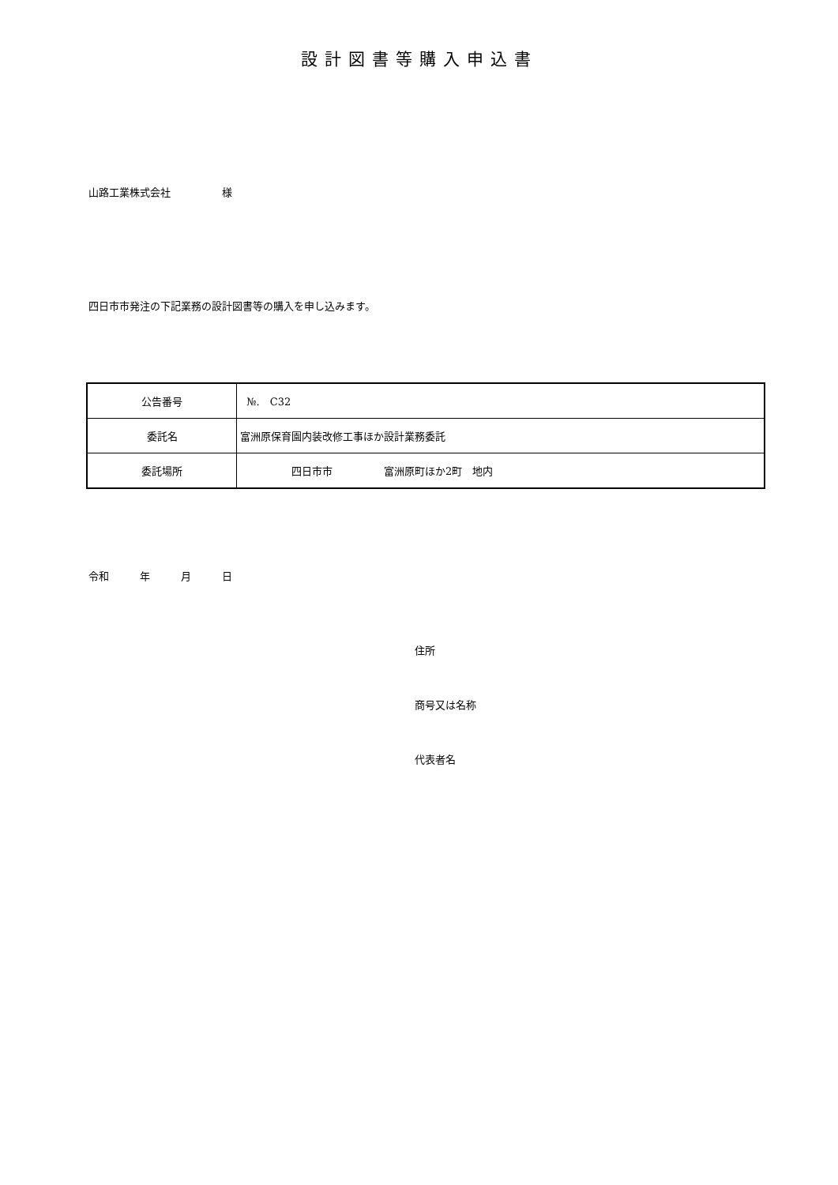設計図書等購入申込書
山路工業株式会社　　　　　様
四日市市発注の下記業務の設計図書等の購入を申し込みます。
| 公告番号 | №. C32 |
| 委託名 | 富洲原保育園内装改修工事ほか設計業務委託 |
| 委託場所 | 四日市市 富洲原町ほか2町 地内 |
令和　　　年　　　月　　　日
住所
商号又は名称
代表者名